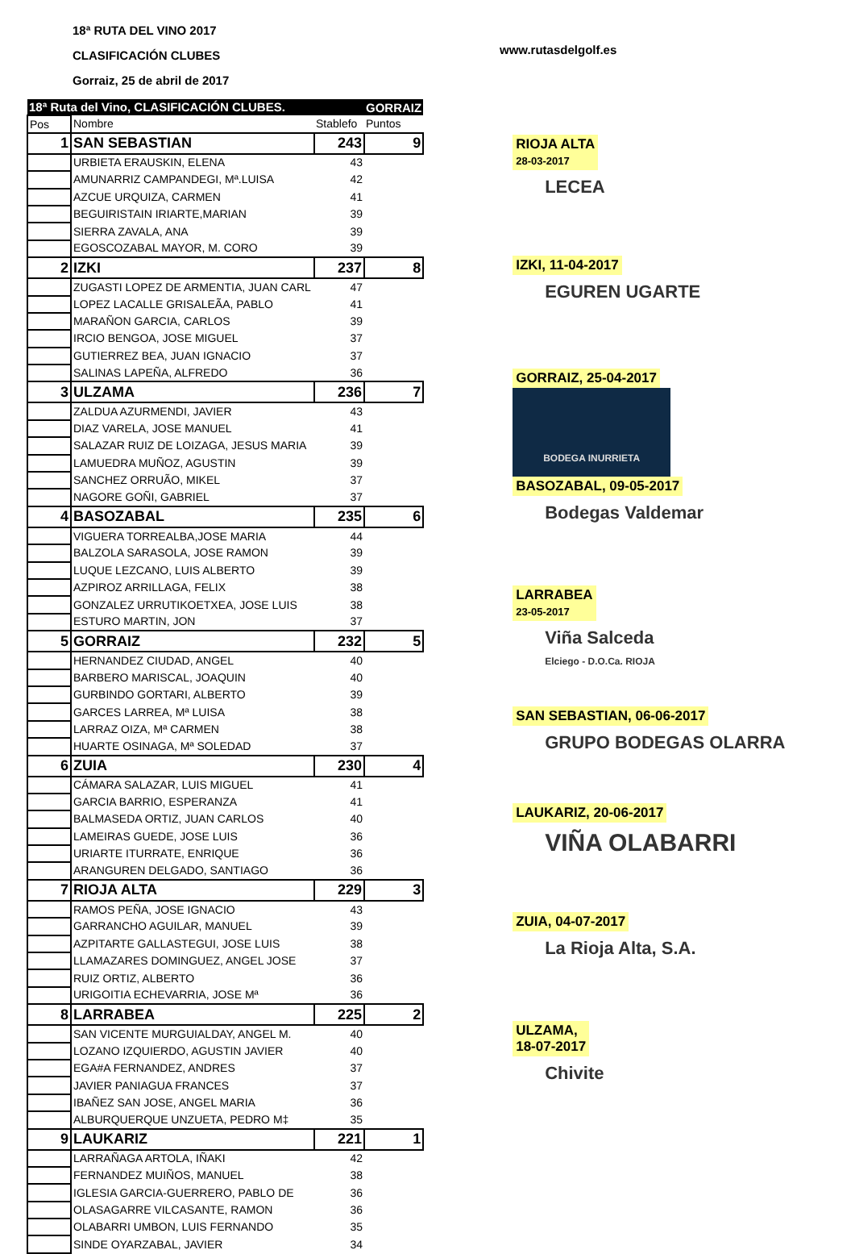18ª RUTA DEL VINO 2017
CLASIFICACIÓN CLUBES
Gorraiz, 25 de abril de 2017
www.rutasdelgolf.es
| 18ª Ruta del Vino, CLASIFICACIÓN CLUBES. | | | GORRAIZ |
| Pos | Nombre | Stablefo | Puntos |
| 1 | SAN SEBASTIAN | 243 | 9 |
| | URBIETA ERAUSKIN, ELENA | 43 | |
| | AMUNARRIZ CAMPANDEGI, Mª.LUISA | 42 | |
| | AZCUE URQUIZA, CARMEN | 41 | |
| | BEGUIRISTAIN IRIARTE,MARIAN | 39 | |
| | SIERRA ZAVALA, ANA | 39 | |
| | EGOSCOZABAL MAYOR, M. CORO | 39 | |
| 2 | IZKI | 237 | 8 |
| | ZUGASTI LOPEZ DE ARMENTIA, JUAN CARL | 47 | |
| | LOPEZ LACALLE GRISALEÃA, PABLO | 41 | |
| | MARAÑON GARCIA, CARLOS | 39 | |
| | IRCIO BENGOA, JOSE MIGUEL | 37 | |
| | GUTIERREZ BEA, JUAN IGNACIO | 37 | |
| | SALINAS LAPEÑA, ALFREDO | 36 | |
| 3 | ULZAMA | 236 | 7 |
| | ZALDUA AZURMENDI, JAVIER | 43 | |
| | DIAZ VARELA, JOSE MANUEL | 41 | |
| | SALAZAR RUIZ DE LOIZAGA, JESUS MARIA | 39 | |
| | LAMUEDRA MUÑOZ, AGUSTIN | 39 | |
| | SANCHEZ ORRUÃO, MIKEL | 37 | |
| | NAGORE GOÑI, GABRIEL | 37 | |
| 4 | BASOZABAL | 235 | 6 |
| | VIGUERA TORREALBA,JOSE MARIA | 44 | |
| | BALZOLA SARASOLA, JOSE RAMON | 39 | |
| | LUQUE LEZCANO, LUIS ALBERTO | 39 | |
| | AZPIROZ ARRILLAGA, FELIX | 38 | |
| | GONZALEZ URRUTIKOETXEA, JOSE LUIS | 38 | |
| | ESTURO MARTIN, JON | 37 | |
| 5 | GORRAIZ | 232 | 5 |
| | HERNANDEZ CIUDAD, ANGEL | 40 | |
| | BARBERO MARISCAL, JOAQUIN | 40 | |
| | GURBINDO GORTARI, ALBERTO | 39 | |
| | GARCES LARREA, Mª LUISA | 38 | |
| | LARRAZ OIZA, Mª CARMEN | 38 | |
| | HUARTE OSINAGA, Mª SOLEDAD | 37 | |
| 6 | ZUIA | 230 | 4 |
| | CÁMARA SALAZAR, LUIS MIGUEL | 41 | |
| | GARCIA BARRIO, ESPERANZA | 41 | |
| | BALMASEDA ORTIZ, JUAN CARLOS | 40 | |
| | LAMEIRAS GUEDE, JOSE LUIS | 36 | |
| | URIARTE ITURRATE, ENRIQUE | 36 | |
| | ARANGUREN DELGADO, SANTIAGO | 36 | |
| 7 | RIOJA ALTA | 229 | 3 |
| | RAMOS PEÑA, JOSE IGNACIO | 43 | |
| | GARRANCHO AGUILAR, MANUEL | 39 | |
| | AZPITARTE GALLASTEGUI, JOSE LUIS | 38 | |
| | LLAMAZARES DOMINGUEZ, ANGEL JOSE | 37 | |
| | RUIZ ORTIZ, ALBERTO | 36 | |
| | URIGOITIA ECHEVARRIA, JOSE Mª | 36 | |
| 8 | LARRABEA | 225 | 2 |
| | SAN VICENTE MURGUIALDAY, ANGEL M. | 40 | |
| | LOZANO IZQUIERDO, AGUSTIN JAVIER | 40 | |
| | EGA#A FERNANDEZ, ANDRES | 37 | |
| | JAVIER PANIAGUA FRANCES | 37 | |
| | IBAÑEZ SAN JOSE, ANGEL MARIA | 36 | |
| | ALBURQUERQUE UNZUETA, PEDRO M‡ | 35 | |
| 9 | LAUKARIZ | 221 | 1 |
| | LARRAÑAGA ARTOLA, IÑAKI | 42 | |
| | FERNANDEZ MUIÑOS, MANUEL | 38 | |
| | IGLESIA GARCIA-GUERRERO, PABLO DE | 36 | |
| | OLASAGARRE VILCASANTE, RAMON | 36 | |
| | OLABARRI UMBON, LUIS FERNANDO | 35 | |
| | SINDE OYARZABAL, JAVIER | 34 | |
RIOJA ALTA
28-03-2017
LECEA
IZKI, 11-04-2017
EGUREN UGARTE
GORRAIZ, 25-04-2017
BODEGA INURRIETA
BASOZABAL, 09-05-2017
Bodegas Valdemar
LARRABEA
23-05-2017
Viña Salceda
Elciego - D.O.Ca. RIOJA
SAN SEBASTIAN, 06-06-2017
GRUPO BODEGAS OLARRA
LAUKARIZ, 20-06-2017
VIÑA OLABARRI
ZUIA, 04-07-2017
La Rioja Alta, S.A.
ULZAMA,
18-07-2017
Chivite